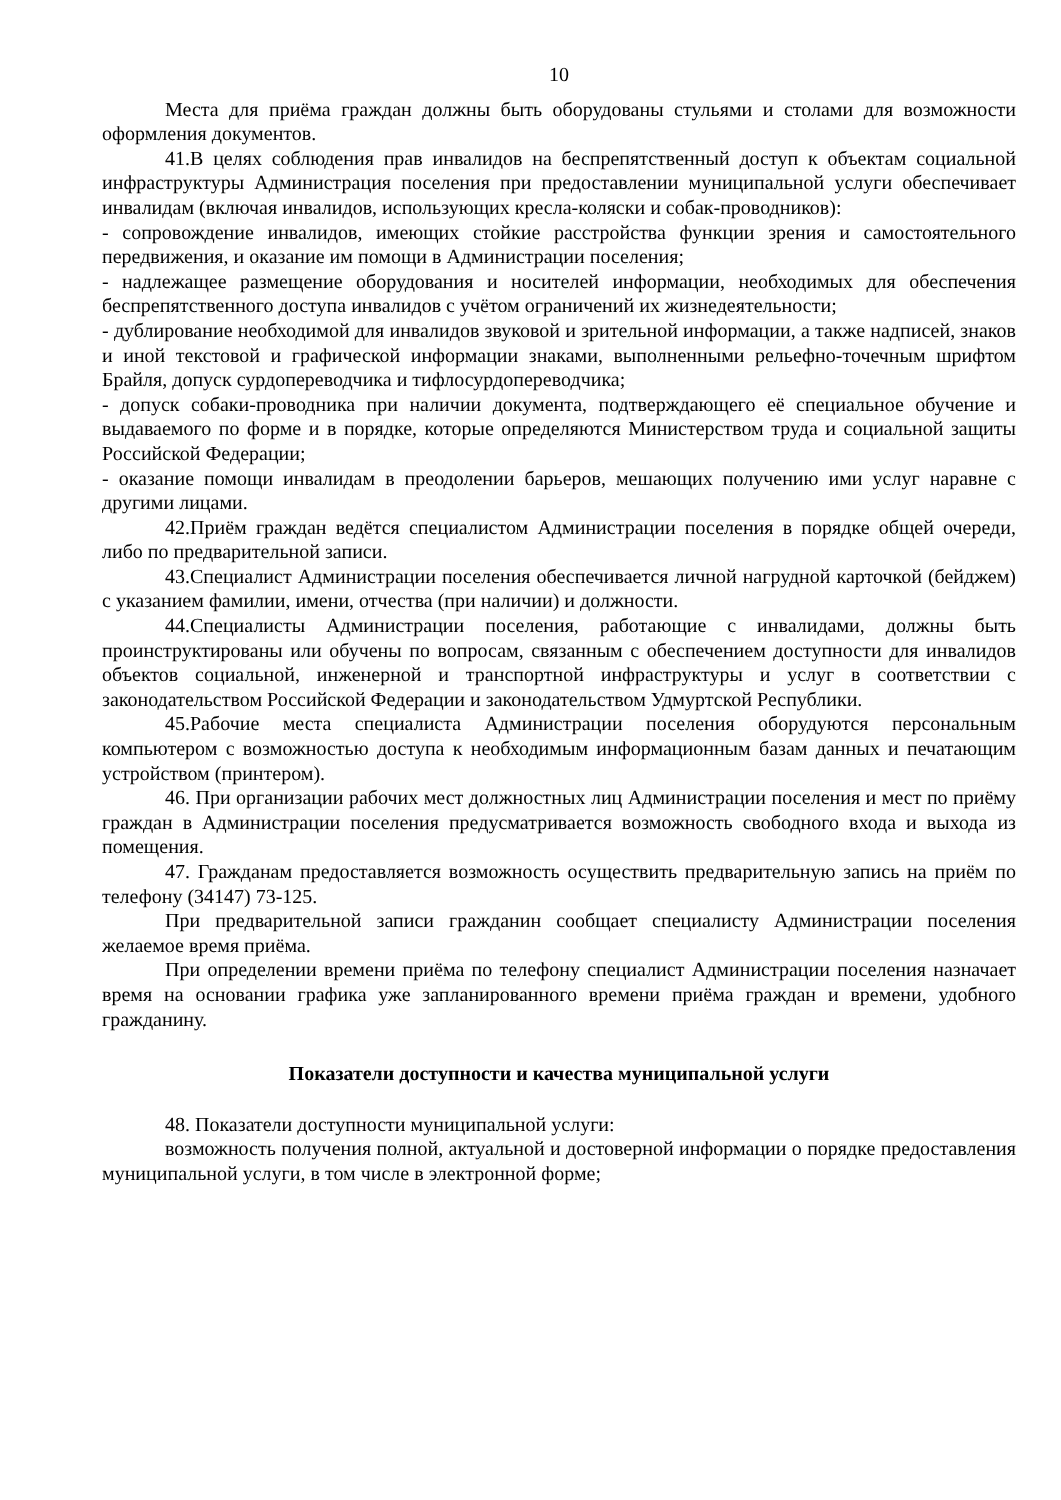10
Места для приёма граждан должны быть оборудованы стульями и столами для возможности оформления документов.
41.В целях соблюдения прав инвалидов на беспрепятственный доступ к объектам социальной инфраструктуры Администрация поселения при предоставлении муниципальной услуги обеспечивает инвалидам (включая инвалидов, использующих кресла-коляски и собак-проводников):
- сопровождение инвалидов, имеющих стойкие расстройства функции зрения и самостоятельного передвижения, и оказание им помощи в Администрации поселения;
- надлежащее размещение оборудования и носителей информации, необходимых для обеспечения беспрепятственного доступа инвалидов с учётом ограничений их жизнедеятельности;
- дублирование необходимой для инвалидов звуковой и зрительной информации, а также надписей, знаков и иной текстовой и графической информации знаками, выполненными рельефно-точечным шрифтом Брайля, допуск сурдопереводчика и тифлосурдопереводчика;
- допуск собаки-проводника при наличии документа, подтверждающего её специальное обучение и выдаваемого по форме и в порядке, которые определяются Министерством труда и социальной защиты Российской Федерации;
- оказание помощи инвалидам в преодолении барьеров, мешающих получению ими услуг наравне с другими лицами.
42.Приём граждан ведётся специалистом Администрации поселения в порядке общей очереди, либо по предварительной записи.
43.Специалист Администрации поселения обеспечивается личной нагрудной карточкой (бейджем) с указанием фамилии, имени, отчества (при наличии) и должности.
44.Специалисты Администрации поселения, работающие с инвалидами, должны быть проинструктированы или обучены по вопросам, связанным с обеспечением доступности для инвалидов объектов социальной, инженерной и транспортной инфраструктуры и услуг в соответствии с законодательством Российской Федерации и законодательством Удмуртской Республики.
45.Рабочие места специалиста Администрации поселения оборудуются персональным компьютером с возможностью доступа к необходимым информационным базам данных и печатающим устройством (принтером).
46. При организации рабочих мест должностных лиц Администрации поселения и мест по приёму граждан в Администрации поселения предусматривается возможность свободного входа и выхода из помещения.
47. Гражданам предоставляется возможность осуществить предварительную запись на приём по телефону (34147) 73-125.
При предварительной записи гражданин сообщает специалисту Администрации поселения желаемое время приёма.
При определении времени приёма по телефону специалист Администрации поселения назначает время на основании графика уже запланированного времени приёма граждан и времени, удобного гражданину.
Показатели доступности и качества муниципальной услуги
48. Показатели доступности муниципальной услуги:
возможность получения полной, актуальной и достоверной информации о порядке предоставления муниципальной услуги, в том числе в электронной форме;